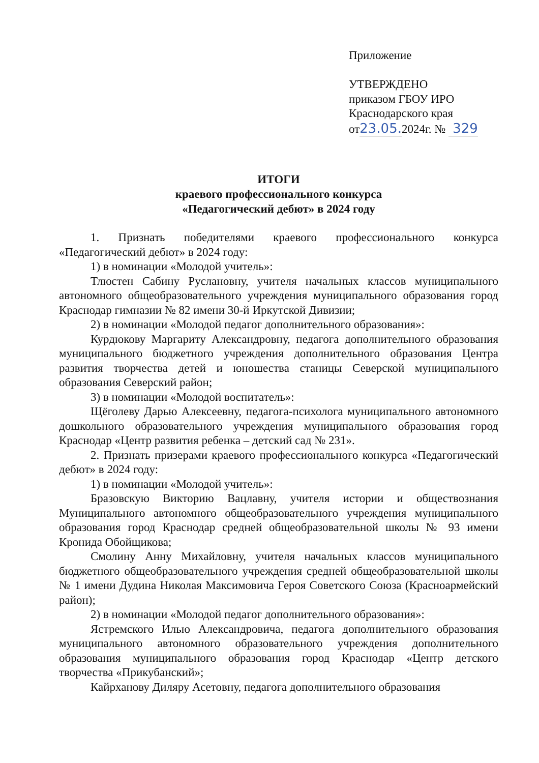Приложение
УТВЕРЖДЕНО
приказом ГБОУ ИРО
Краснодарского края
от23.05. 2024г. № 329
ИТОГИ
краевого профессионального конкурса
«Педагогический дебют» в 2024 году
1. Признать победителями краевого профессионального конкурса «Педагогический дебют» в 2024 году:
1) в номинации «Молодой учитель»:
Тлюстен Сабину Руслановну, учителя начальных классов муниципального автономного общеобразовательного учреждения муниципального образования город Краснодар гимназии № 82 имени 30-й Иркутской Дивизии;
2) в номинации «Молодой педагог дополнительного образования»:
Курдюкову Маргариту Александровну, педагога дополнительного образования муниципального бюджетного учреждения дополнительного образования Центра развития творчества детей и юношества станицы Северской муниципального образования Северский район;
3) в номинации «Молодой воспитатель»:
Щёголеву Дарью Алексеевну, педагога-психолога муниципального автономного дошкольного образовательного учреждения муниципального образования город Краснодар «Центр развития ребенка – детский сад № 231».
2. Признать призерами краевого профессионального конкурса «Педагогический дебют» в 2024 году:
1) в номинации «Молодой учитель»:
Бразовскую Викторию Вацлавну, учителя истории и обществознания Муниципального автономного общеобразовательного учреждения муниципального образования город Краснодар средней общеобразовательной школы № 93 имени Кронида Обойщикова;
Смолину Анну Михайловну, учителя начальных классов муниципального бюджетного общеобразовательного учреждения средней общеобразовательной школы № 1 имени Дудина Николая Максимовича Героя Советского Союза (Красноармейский район);
2) в номинации «Молодой педагог дополнительного образования»:
Ястремского Илью Александровича, педагога дополнительного образования муниципального автономного образовательного учреждения дополнительного образования муниципального образования город Краснодар «Центр детского творчества «Прикубанский»;
Кайрханову Диляру Асетовну, педагога дополнительного образования